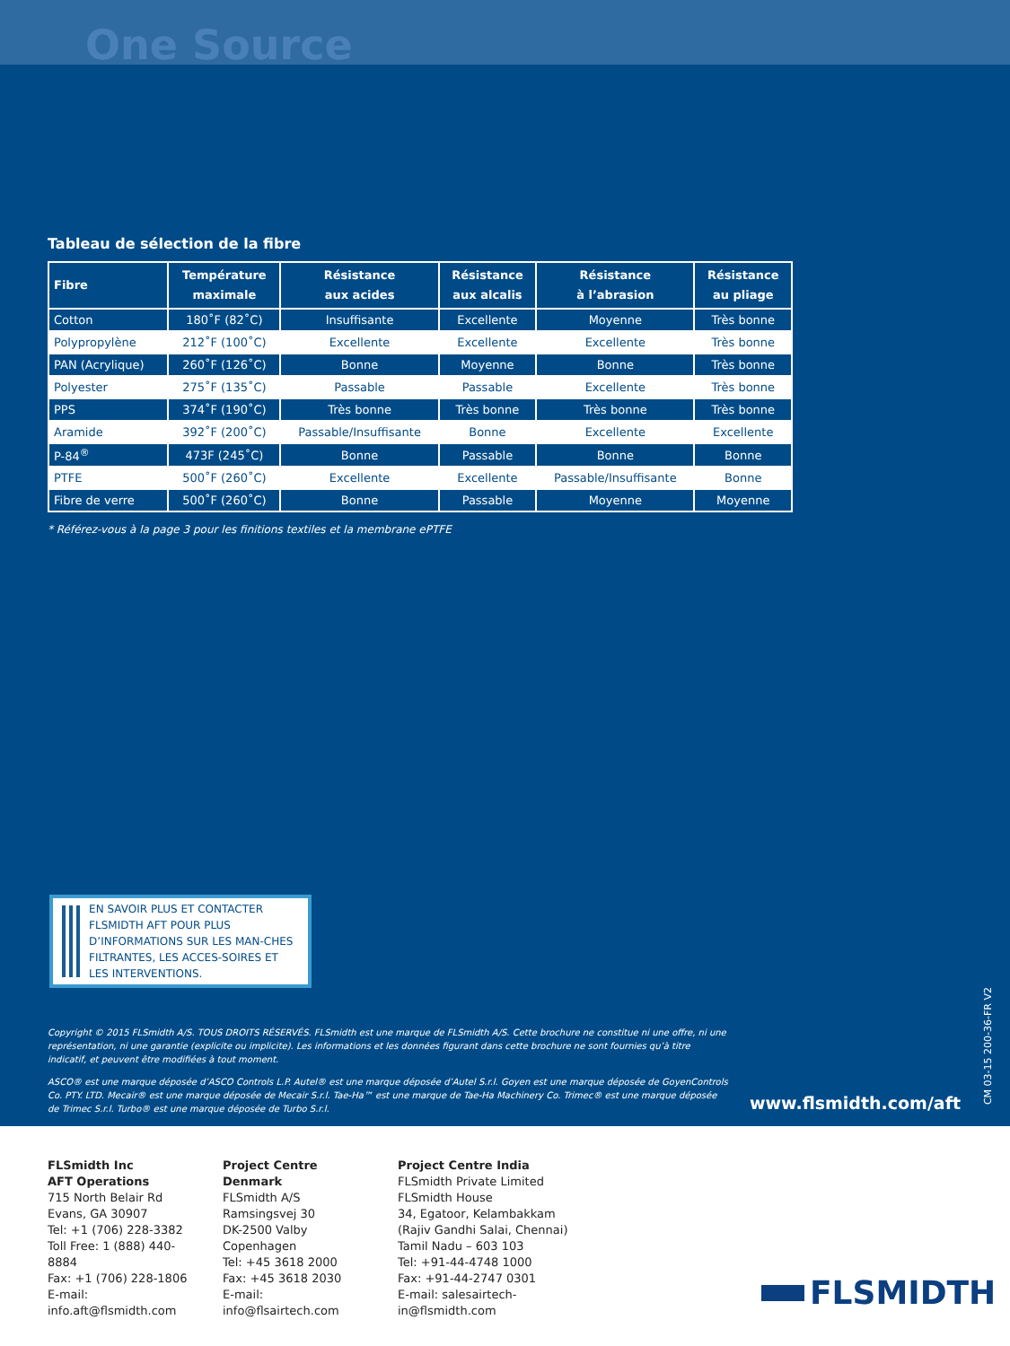One Source
Tableau de sélection de la fibre
| Fibre | Température maximale | Résistance aux acides | Résistance aux alcalis | Résistance à l’abrasion | Résistance au pliage |
| --- | --- | --- | --- | --- | --- |
| Cotton | 180˚F (82˚C) | Insuffisante | Excellente | Moyenne | Très bonne |
| Polypropylène | 212˚F (100˚C) | Excellente | Excellente | Excellente | Très bonne |
| PAN (Acrylique) | 260˚F (126˚C) | Bonne | Moyenne | Bonne | Très bonne |
| Polyester | 275˚F (135˚C) | Passable | Passable | Excellente | Très bonne |
| PPS | 374˚F (190˚C) | Très bonne | Très bonne | Très bonne | Très bonne |
| Aramide | 392˚F (200˚C) | Passable/Insuffisante | Bonne | Excellente | Excellente |
| P-84<sup>®</sup> | 473F (245˚C) | Bonne | Passable | Bonne | Bonne |
| PTFE | 500˚F (260˚C) | Excellente | Excellente | Passable/Insuffisante | Bonne |
| Fibre de verre | 500˚F (260˚C) | Bonne | Passable | Moyenne | Moyenne |
* Référez-vous à la page 3 pour les finitions textiles et la membrane ePTFE
EN SAVOIR PLUS ET CONTACTER FLSMIDTH AFT POUR PLUS D’INFORMATIONS SUR LES MAN-CHES FILTRANTES, LES ACCES-SOIRES ET LES INTERVENTIONS.
Copyright © 2015 FLSmidth A/S. TOUS DROITS RÉSERVÉS. FLSmidth est une marque de FLSmidth A/S. Cette brochure ne constitue ni une offre, ni une représentation, ni une garantie (explicite ou implicite). Les informations et les données figurant dans cette brochure ne sont fournies qu’à titre indicatif, et peuvent être modifiées à tout moment.
ASCO® est une marque déposée d’ASCO Controls L.P. Autel® est une marque déposée d’Autel S.r.l. Goyen est une marque déposée de GoyenControls Co. PTY. LTD. Mecair® est une marque déposée de Mecair S.r.l. Tae-Ha™ est une marque de Tae-Ha Machinery Co. Trimec® est une marque déposée de Trimec S.r.l. Turbo® est une marque déposée de Turbo S.r.l.
www.flsmidth.com/aft
CM 03-15 200-36-FR V2
FLSmidth Inc
AFT Operations
715 North Belair Rd
Evans, GA 30907
Tel: +1 (706) 228-3382
Toll Free: 1 (888) 440-8884
Fax: +1 (706) 228-1806
E-mail: info.aft@flsmidth.com
Project Centre Denmark
FLSmidth A/S
Ramsingsvej 30
DK-2500 Valby
Copenhagen
Tel: +45 3618 2000
Fax: +45 3618 2030
E-mail: info@flsairtech.com
Project Centre India
FLSmidth Private Limited
FLSmidth House
34, Egatoor, Kelambakkam
(Rajiv Gandhi Salai, Chennai)
Tamil Nadu – 603 103
Tel: +91-44-4748 1000
Fax: +91-44-2747 0301
E-mail: salesairtech-in@flsmidth.com
FLSMIDTH